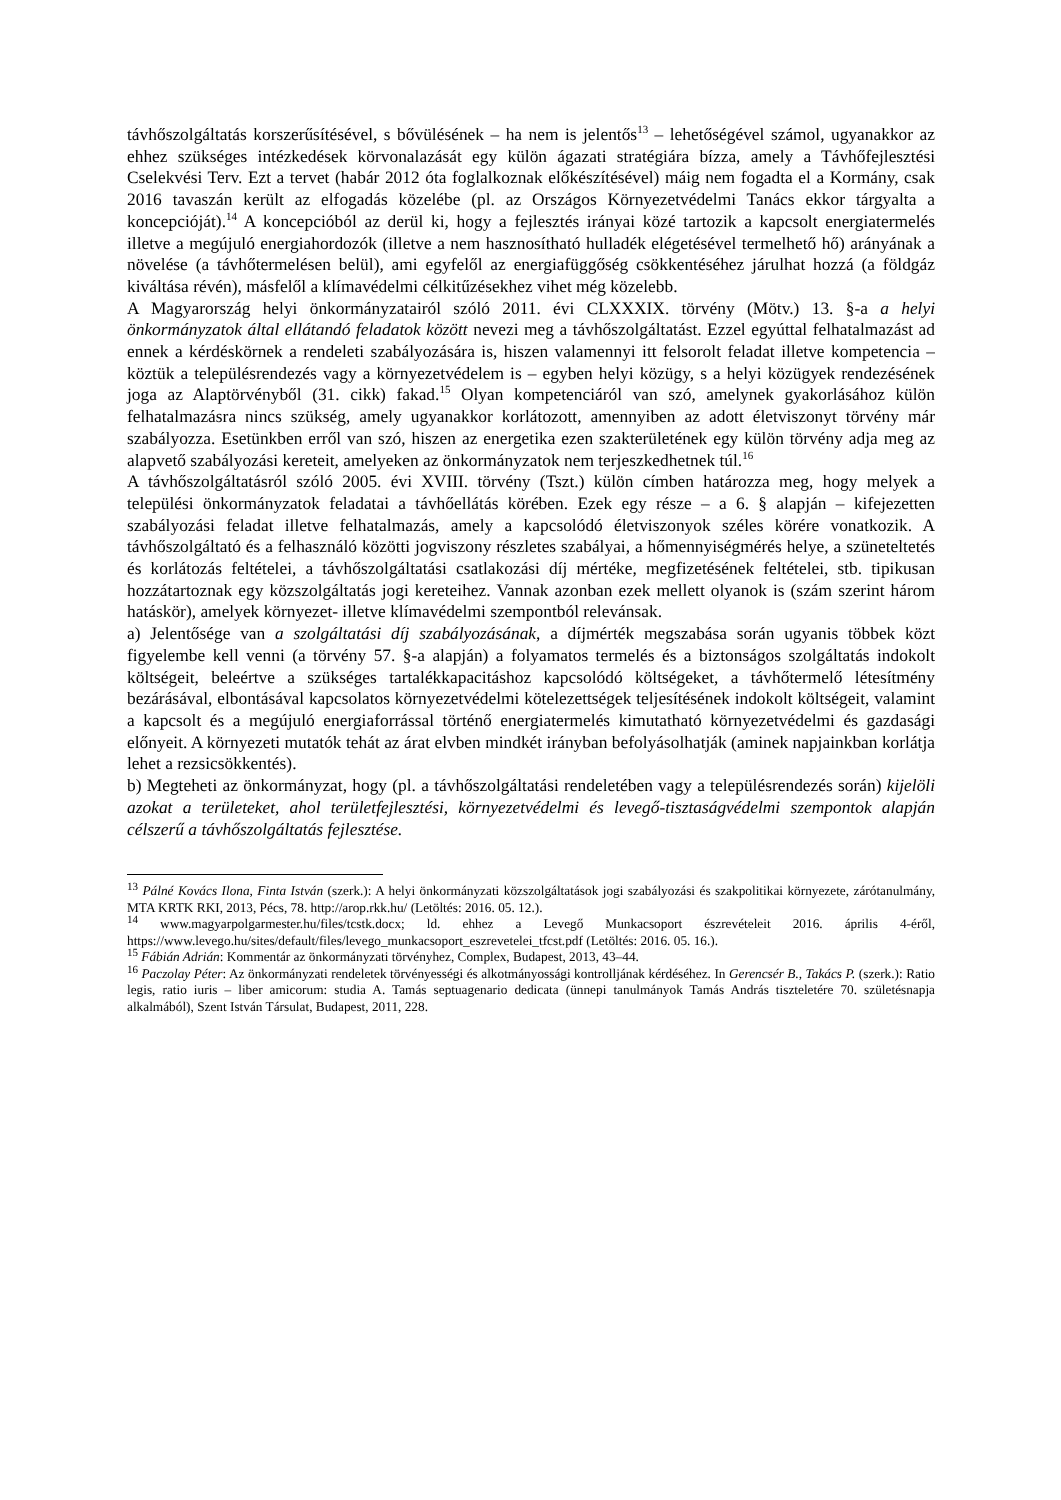távhőszolgáltatás korszerűsítésével, s bővülésének – ha nem is jelentős<sup>13</sup> – lehetőségével számol, ugyanakkor az ehhez szükséges intézkedések körvonalazását egy külön ágazati stratégiára bízza, amely a Távhőfejlesztési Cselekvési Terv. Ezt a tervet (habár 2012 óta foglalkoznak előkészítésével) máig nem fogadta el a Kormány, csak 2016 tavaszán került az elfogadás közelébe (pl. az Országos Környezetvédelmi Tanács ekkor tárgyalta a koncepcióját).<sup>14</sup> A koncepcióból az derül ki, hogy a fejlesztés irányai közé tartozik a kapcsolt energiatermelés illetve a megújuló energiahordozók (illetve a nem hasznosítható hulladék elégetésével termelhető hő) arányának a növelése (a távhőtermelésen belül), ami egyfelől az energiafüggőség csökkentéséhez járulhat hozzá (a földgáz kiváltása révén), másfelől a klímavédelmi célkitűzésekhez vihet még közelebb.
A Magyarország helyi önkormányzatairól szóló 2011. évi CLXXXIX. törvény (Mötv.) 13. §-a a helyi önkormányzatok által ellátandó feladatok között nevezi meg a távhőszolgáltatást. Ezzel egyúttal felhatalmazást ad ennek a kérdéskörnek a rendeleti szabályozására is, hiszen valamennyi itt felsorolt feladat illetve kompetencia – köztük a településrendezés vagy a környezetvédelem is – egyben helyi közügy, s a helyi közügyek rendezésének joga az Alaptörvényből (31. cikk) fakad.<sup>15</sup> Olyan kompetenciáról van szó, amelynek gyakorlásához külön felhatalmazásra nincs szükség, amely ugyanakkor korlátozott, amennyiben az adott életviszonyt törvény már szabályozza. Esetünkben erről van szó, hiszen az energetika ezen szakterületének egy külön törvény adja meg az alapvető szabályozási kereteit, amelyeken az önkormányzatok nem terjeszkedhetnek túl.<sup>16</sup>
A távhőszolgáltatásról szóló 2005. évi XVIII. törvény (Tszt.) külön címben határozza meg, hogy melyek a települési önkormányzatok feladatai a távhőellátás körében. Ezek egy része – a 6. § alapján – kifejezetten szabályozási feladat illetve felhatalmazás, amely a kapcsolódó életviszonyok széles körére vonatkozik. A távhőszolgáltató és a felhasználó közötti jogviszony részletes szabályai, a hőmennyiségmérés helye, a szüneteltetés és korlátozás feltételei, a távhőszolgáltatási csatlakozási díj mértéke, megfizetésének feltételei, stb. tipikusan hozzátartoznak egy közszolgáltatás jogi kereteihez. Vannak azonban ezek mellett olyanok is (szám szerint három hatáskör), amelyek környezet- illetve klímavédelmi szempontból relevánsak.
a) Jelentősége van a szolgáltatási díj szabályozásának, a díjmérték megszabása során ugyanis többek közt figyelembe kell venni (a törvény 57. §-a alapján) a folyamatos termelés és a biztonságos szolgáltatás indokolt költségeit, beleértve a szükséges tartalékkapacitáshoz kapcsolódó költségeket, a távhőtermelő létesítmény bezárásával, elbontásával kapcsolatos környezetvédelmi kötelezettségek teljesítésének indokolt költségeit, valamint a kapcsolt és a megújuló energiaforrással történő energiatermelés kimutatható környezetvédelmi és gazdasági előnyeit. A környezeti mutatók tehát az árat elvben mindkét irányban befolyásolhatják (aminek napjainkban korlátja lehet a rezsicsökkentés).
b) Megteheti az önkormányzat, hogy (pl. a távhőszolgáltatási rendeletében vagy a településrendezés során) kijelöli azokat a területeket, ahol területfejlesztési, környezetvédelmi és levegő-tisztaságvédelmi szempontok alapján célszerű a távhőszolgáltatás fejlesztése.
<sup>13</sup> Pálné Kovács Ilona, Finta István (szerk.): A helyi önkormányzati közszolgáltatások jogi szabályozási és szakpolitikai környezete, zárótanulmány, MTA KRTK RKI, 2013, Pécs, 78. http://arop.rkk.hu/ (Letöltés: 2016. 05. 12.).
<sup>14</sup> www.magyarpolgarmester.hu/files/tcstk.docx; ld. ehhez a Levegő Munkacsoport észrevételeit 2016. április 4-éről, https://www.levego.hu/sites/default/files/levego_munkacsoport_eszrevetelei_tfcst.pdf (Letöltés: 2016. 05. 16.).
<sup>15</sup> Fábián Adrián: Kommentár az önkormányzati törvényhez, Complex, Budapest, 2013, 43–44.
<sup>16</sup> Paczolay Péter: Az önkormányzati rendeletek törvényességi és alkotmányossági kontrolljának kérdéséhez. In Gerencsér B., Takács P. (szerk.): Ratio legis, ratio iuris – liber amicorum: studia A. Tamás septuagenario dedicata (ünnepi tanulmányok Tamás András tiszteletére 70. születésnapja alkalmából), Szent István Társulat, Budapest, 2011, 228.